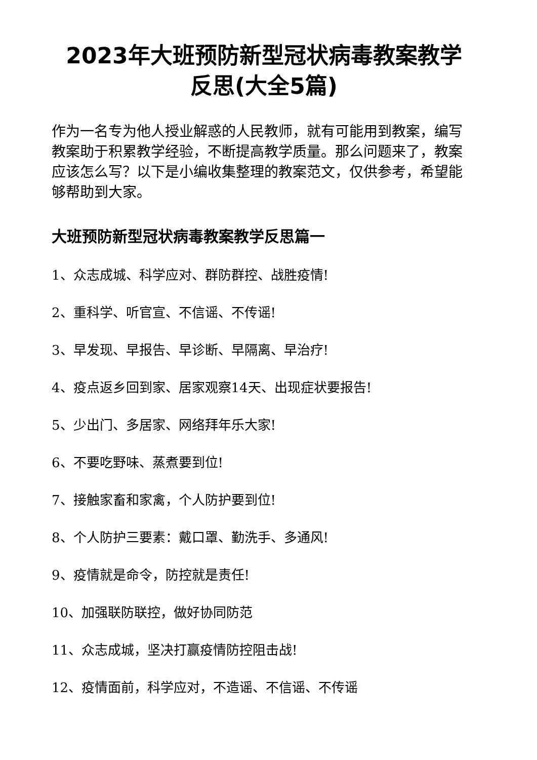2023年大班预防新型冠状病毒教案教学
反思(大全5篇)
作为一名专为他人授业解惑的人民教师，就有可能用到教案，编写教案助于积累教学经验，不断提高教学质量。那么问题来了，教案应该怎么写？以下是小编收集整理的教案范文，仅供参考，希望能够帮助到大家。
大班预防新型冠状病毒教案教学反思篇一
1、众志成城、科学应对、群防群控、战胜疫情!
2、重科学、听官宣、不信谣、不传谣!
3、早发现、早报告、早诊断、早隔离、早治疗!
4、疫点返乡回到家、居家观察14天、出现症状要报告!
5、少出门、多居家、网络拜年乐大家!
6、不要吃野味、蒸煮要到位!
7、接触家畜和家禽，个人防护要到位!
8、个人防护三要素：戴口罩、勤洗手、多通风!
9、疫情就是命令，防控就是责任!
10、加强联防联控，做好协同防范
11、众志成城，坚决打赢疫情防控阻击战!
12、疫情面前，科学应对，不造谣、不信谣、不传谣